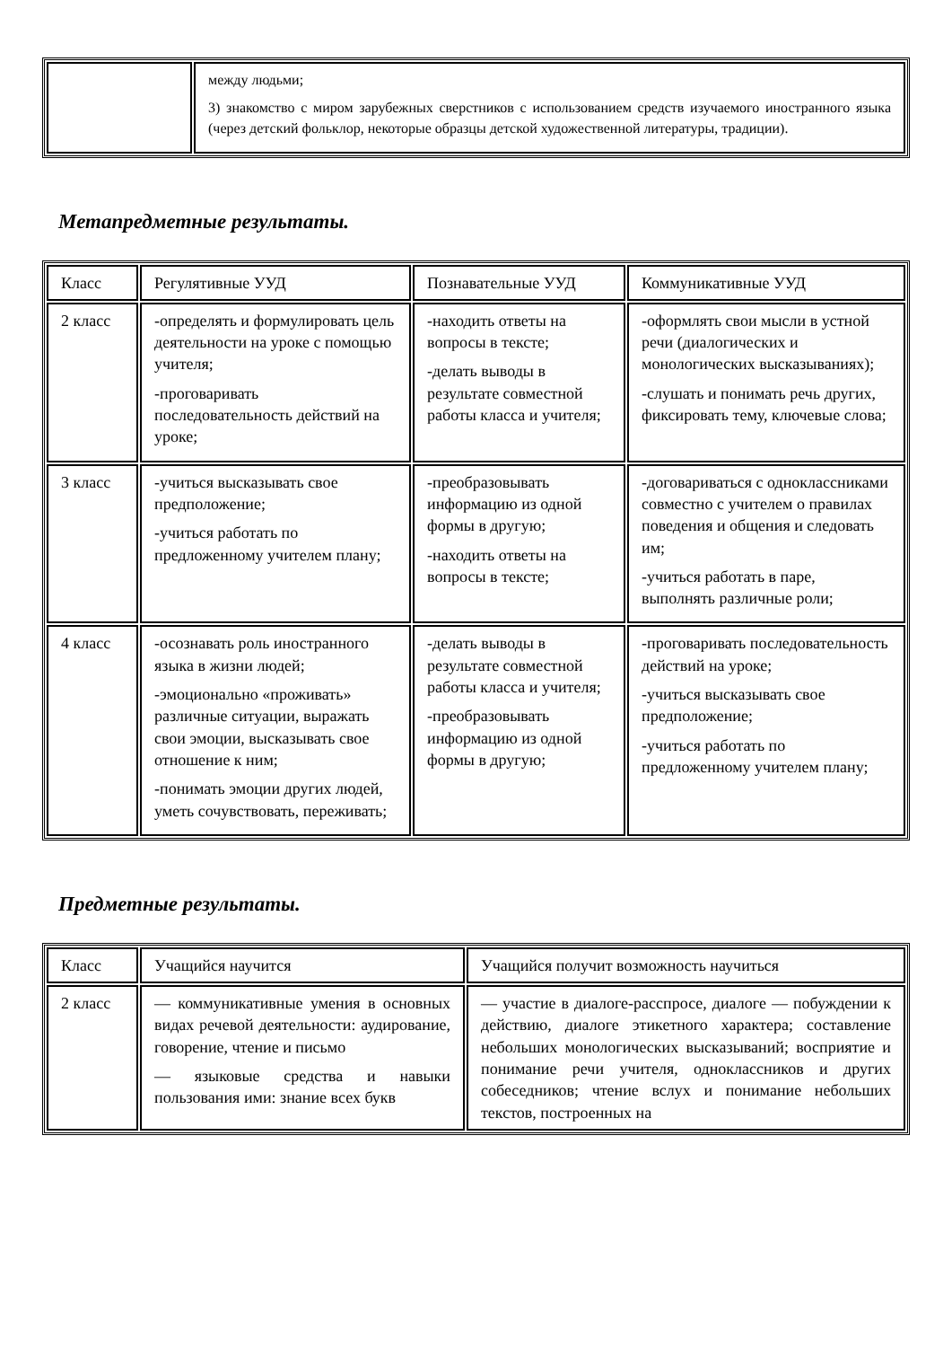| | между людьми; 3) знакомство с миром зарубежных сверстников с использованием средств изучаемого иностранного языка (через детский фольклор, некоторые образцы детской художественной литературы, традиции). |
Метапредметные результаты.
| Класс | Регулятивные УУД | Познавательные УУД | Коммуникативные УУД |
| 2 класс | -определять и формулировать цель деятельности на уроке с помощью учителя; -проговаривать последовательность действий на уроке; | -находить ответы на вопросы в тексте; -делать выводы в результате совместной работы класса и учителя; | -оформлять свои мысли в устной речи (диалогических и монологических высказываниях); -слушать и понимать речь других, фиксировать тему, ключевые слова; |
| 3 класс | -учиться высказывать свое предположение; -учиться работать по предложенному учителем плану; | -преобразовывать информацию из одной формы в другую; -находить ответы на вопросы в тексте; | -договариваться с одноклассниками совместно с учителем о правилах поведения и общения и следовать им; -учиться работать в паре, выполнять различные роли; |
| 4 класс | -осознавать роль иностранного языка в жизни людей; -эмоционально «проживать» различные ситуации, выражать свои эмоции, высказывать свое отношение к ним; -понимать эмоции других людей, уметь сочувствовать, переживать; | -делать выводы в результате совместной работы класса и учителя; -преобразовывать информацию из одной формы в другую; | -проговаривать последовательность действий на уроке; -учиться высказывать свое предположение; -учиться работать по предложенному учителем плану; |
Предметные результаты.
| Класс | Учащийся научится | Учащийся получит возможность научиться |
| 2 класс | — коммуникативные умения в основных видах речевой деятельности: аудирование, говорение, чтение и письмо — языковые средства и навыки пользования ими: знание всех букв | — участие в диалоге-расспросе, диалоге — побуждении к действию, диалоге этикетного характера; составление небольших монологических высказываний; восприятие и понимание речи учителя, одноклассников и других собеседников; чтение вслух и понимание небольших текстов, построенных на |